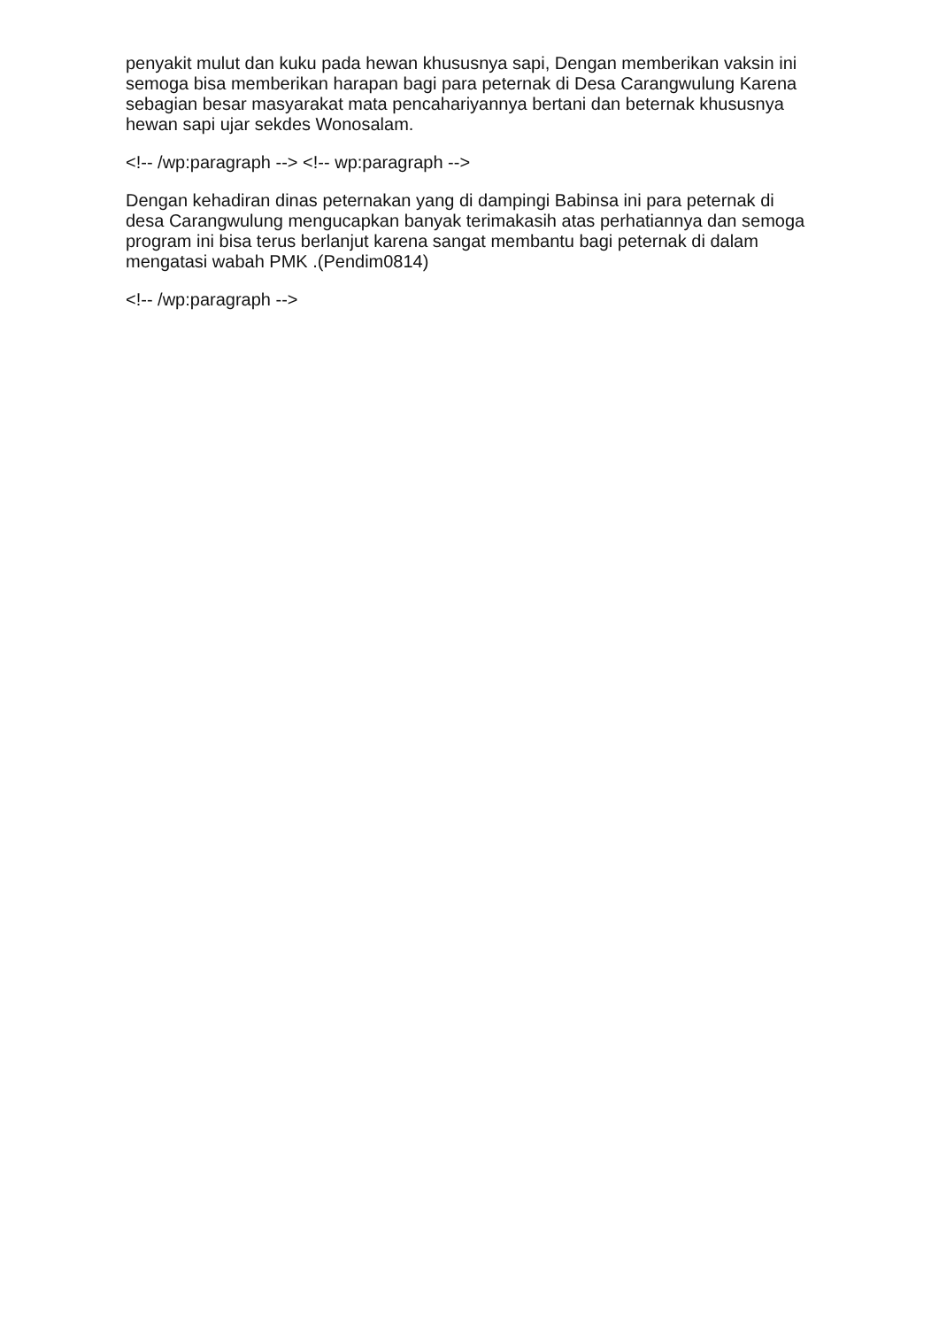penyakit mulut dan kuku pada hewan khususnya sapi, Dengan memberikan vaksin ini semoga bisa memberikan harapan bagi para peternak di Desa Carangwulung Karena sebagian besar masyarakat mata pencahariyannya bertani dan beternak khususnya hewan sapi ujar sekdes Wonosalam.
<!-- /wp:paragraph --> <!-- wp:paragraph -->
Dengan kehadiran dinas peternakan yang di dampingi Babinsa ini para peternak di desa Carangwulung mengucapkan banyak terimakasih atas perhatiannya dan semoga program ini bisa terus berlanjut karena sangat membantu bagi peternak di dalam mengatasi wabah PMK .(Pendim0814)
<!-- /wp:paragraph -->